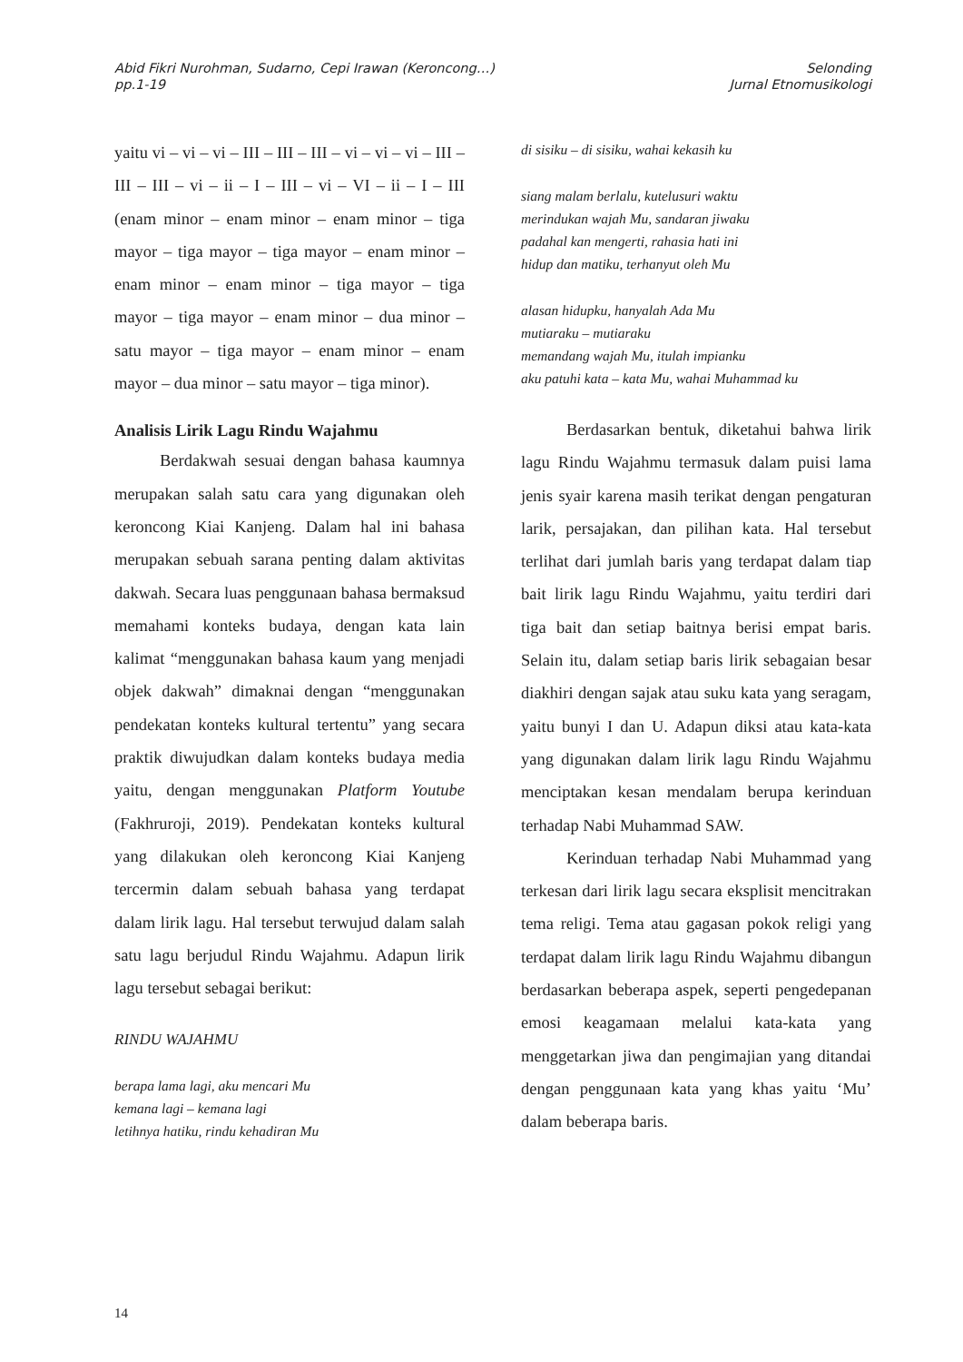Abid Fikri Nurohman, Sudarno, Cepi Irawan (Keroncong…)
pp.1-19
Selonding
Jurnal Etnomusikologi
yaitu vi – vi – vi – III – III – III – vi – vi – vi – III – III – III – vi – ii – I – III – vi – VI – ii – I – III (enam minor – enam minor – enam minor – tiga mayor – tiga mayor – tiga mayor – enam minor – enam minor – enam minor – tiga mayor – tiga mayor – tiga mayor – enam minor – dua minor – satu mayor – tiga mayor – enam minor – enam mayor – dua minor – satu mayor – tiga minor).
Analisis Lirik Lagu Rindu Wajahmu
Berdakwah sesuai dengan bahasa kaumnya merupakan salah satu cara yang digunakan oleh keroncong Kiai Kanjeng. Dalam hal ini bahasa merupakan sebuah sarana penting dalam aktivitas dakwah. Secara luas penggunaan bahasa bermaksud memahami konteks budaya, dengan kata lain kalimat “menggunakan bahasa kaum yang menjadi objek dakwah” dimaknai dengan “menggunakan pendekatan konteks kultural tertentu” yang secara praktik diwujudkan dalam konteks budaya media yaitu, dengan menggunakan Platform Youtube (Fakhruroji, 2019). Pendekatan konteks kultural yang dilakukan oleh keroncong Kiai Kanjeng tercermin dalam sebuah bahasa yang terdapat dalam lirik lagu. Hal tersebut terwujud dalam salah satu lagu berjudul Rindu Wajahmu. Adapun lirik lagu tersebut sebagai berikut:
RINDU WAJAHMU
berapa lama lagi, aku mencari Mu
kemana lagi – kemana lagi
letihnya hatiku, rindu kehadiran Mu
di sisiku – di sisiku, wahai kekasih ku
siang malam berlalu, kutelusuri waktu
merindukan wajah Mu, sandaran jiwaku
padahal kan mengerti, rahasia hati ini
hidup dan matiku, terhanyut oleh Mu
alasan hidupku, hanyalah Ada Mu
mutiaraku – mutiaraku
memandang wajah Mu, itulah impianku
aku patuhi kata – kata Mu, wahai Muhammad ku
Berdasarkan bentuk, diketahui bahwa lirik lagu Rindu Wajahmu termasuk dalam puisi lama jenis syair karena masih terikat dengan pengaturan larik, persajakan, dan pilihan kata. Hal tersebut terlihat dari jumlah baris yang terdapat dalam tiap bait lirik lagu Rindu Wajahmu, yaitu terdiri dari tiga bait dan setiap baitnya berisi empat baris. Selain itu, dalam setiap baris lirik sebagaian besar diakhiri dengan sajak atau suku kata yang seragam, yaitu bunyi I dan U. Adapun diksi atau kata-kata yang digunakan dalam lirik lagu Rindu Wajahmu menciptakan kesan mendalam berupa kerinduan terhadap Nabi Muhammad SAW.
Kerinduan terhadap Nabi Muhammad yang terkesan dari lirik lagu secara eksplisit mencitrakan tema religi. Tema atau gagasan pokok religi yang terdapat dalam lirik lagu Rindu Wajahmu dibangun berdasarkan beberapa aspek, seperti pengedepanan emosi keagamaan melalui kata-kata yang menggetarkan jiwa dan pengimajian yang ditandai dengan penggunaan kata yang khas yaitu ‘Mu’ dalam beberapa baris.
14